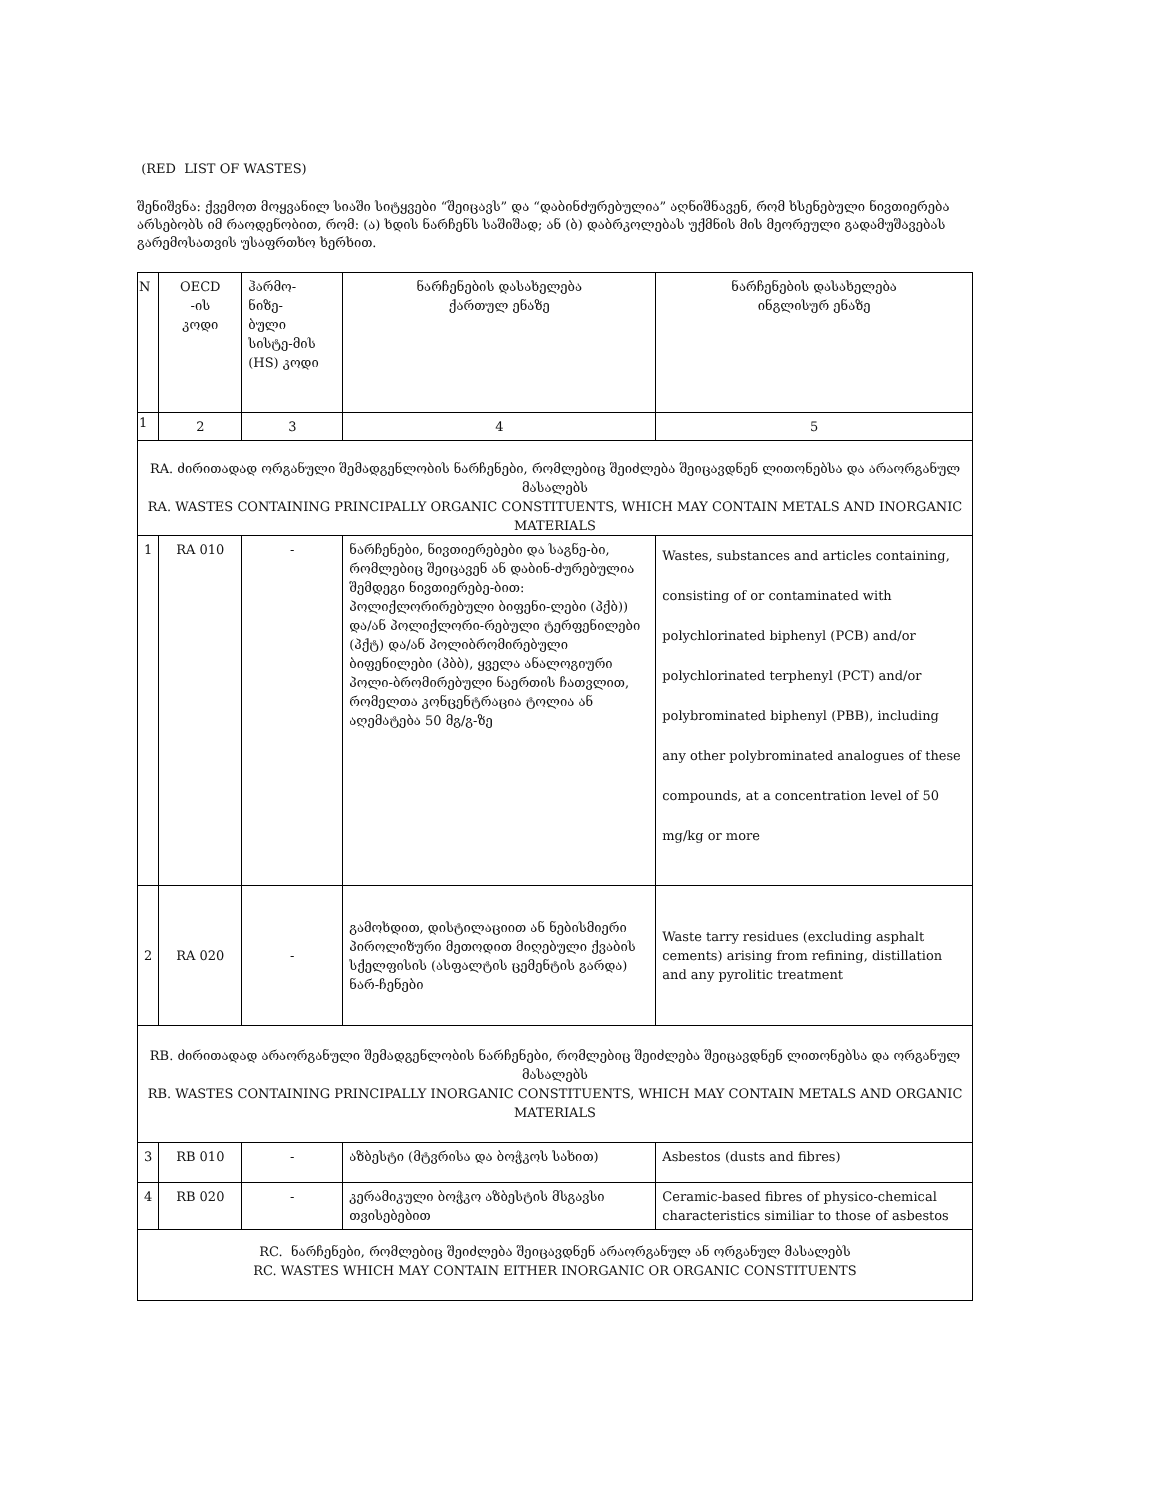(RED LIST OF WASTES)
შენიშვნა: ქვემოთ მოყვანილ სიაში სიტყვები “შეიცავს” და “დაბინძურებულია” აღნიშნავენ, რომ ხსენებული ნივთიერება არსებობს იმ რაოდენობით, რომ: (ა) ხდის ნარჩენს საშიშად; ან (ბ) დაბრკოლებას უქმნის მის მეორეული გადამუშავებას გარემოსათვის უსაფრთხო ხერხით.
| N | OECD -ის კოდი | ჰარმო- ნიზე- ბული სისტე-მის (HS) კოდი | ნარჩენების დასახელება ქართულ ენაზე | ნარჩენების დასახელება ინგლისურ ენაზე |
| 1 | 2 | 3 | 4 | 5 |
| RA. ძირითადად ორგანული შემადგენლობის ნარჩენები, რომლებიც შეიძლება შეიცავდნენ ლითონებსა და არაორგანულ მასალებს RA. WASTES CONTAINING PRINCIPALLY ORGANIC CONSTITUENTS, WHICH MAY CONTAIN METALS AND INORGANIC MATERIALS | | | | |
| 1 | RA 010 | - | ნარჩენები, ნივთიერებები და საგნე-ბი, რომლებიც შეიცავენ ან დაბინ-ძურებულია შემდეგი ნივთიერებე-ბით: პოლიქლორირებული ბიფენი-ლები (პქბ)) და/ან პოლიქლორი-რებული ტერფენილები (პქტ) და/ან პოლიბრომირებული ბიფენილები (პბბ), ყველა ანალოგიური პოლი-ბრომირებული ნაერთის ჩათვლით, რომელთა კონცენტრაცია ტოლია ან აღემატება 50 მგ/გ-ზე | Wastes, substances and articles containing, consisting of or contaminated with polychlorinated biphenyl (PCB) and/or polychlorinated terphenyl (PCT) and/or polybrominated biphenyl (PBB), including any other polybrominated analogues of these compounds, at a concentration level of 50 mg/kg or more |
| 2 | RA 020 | - | გამოხდით, დისტილაციით ან ნებისმიერი პიროლიზური მეთოდით მიღებული ქვაბის სქელფისის (ასფალტის ცემენტის გარდა) ნარ-ჩენები | Waste tarry residues (excluding asphalt cements) arising from refining, distillation and any pyrolitic treatment |
| RB. ძირითადად არაორგანული შემადგენლობის ნარჩენები, რომლებიც შეიძლება შეიცავდნენ ლითონებსა და ორგანულ მასალებს RB. WASTES CONTAINING PRINCIPALLY INORGANIC CONSTITUENTS, WHICH MAY CONTAIN METALS AND ORGANIC MATERIALS | | | | |
| 3 | RB 010 | - | აზბესტი (მტვრისა და ბოჭკოს სახით) | Asbestos (dusts and fibres) |
| 4 | RB 020 | - | კერამიკული ბოჭკო აზბესტის მსგავსი თვისებებით | Ceramic-based fibres of physico-chemical characteristics similiar to those of asbestos |
| RC. ნარჩენები, რომლებიც შეიძლება შეიცავდნენ არაორგანულ ან ორგანულ მასალებს RC. WASTES WHICH MAY CONTAIN EITHER INORGANIC OR ORGANIC CONSTITUENTS | | | | |